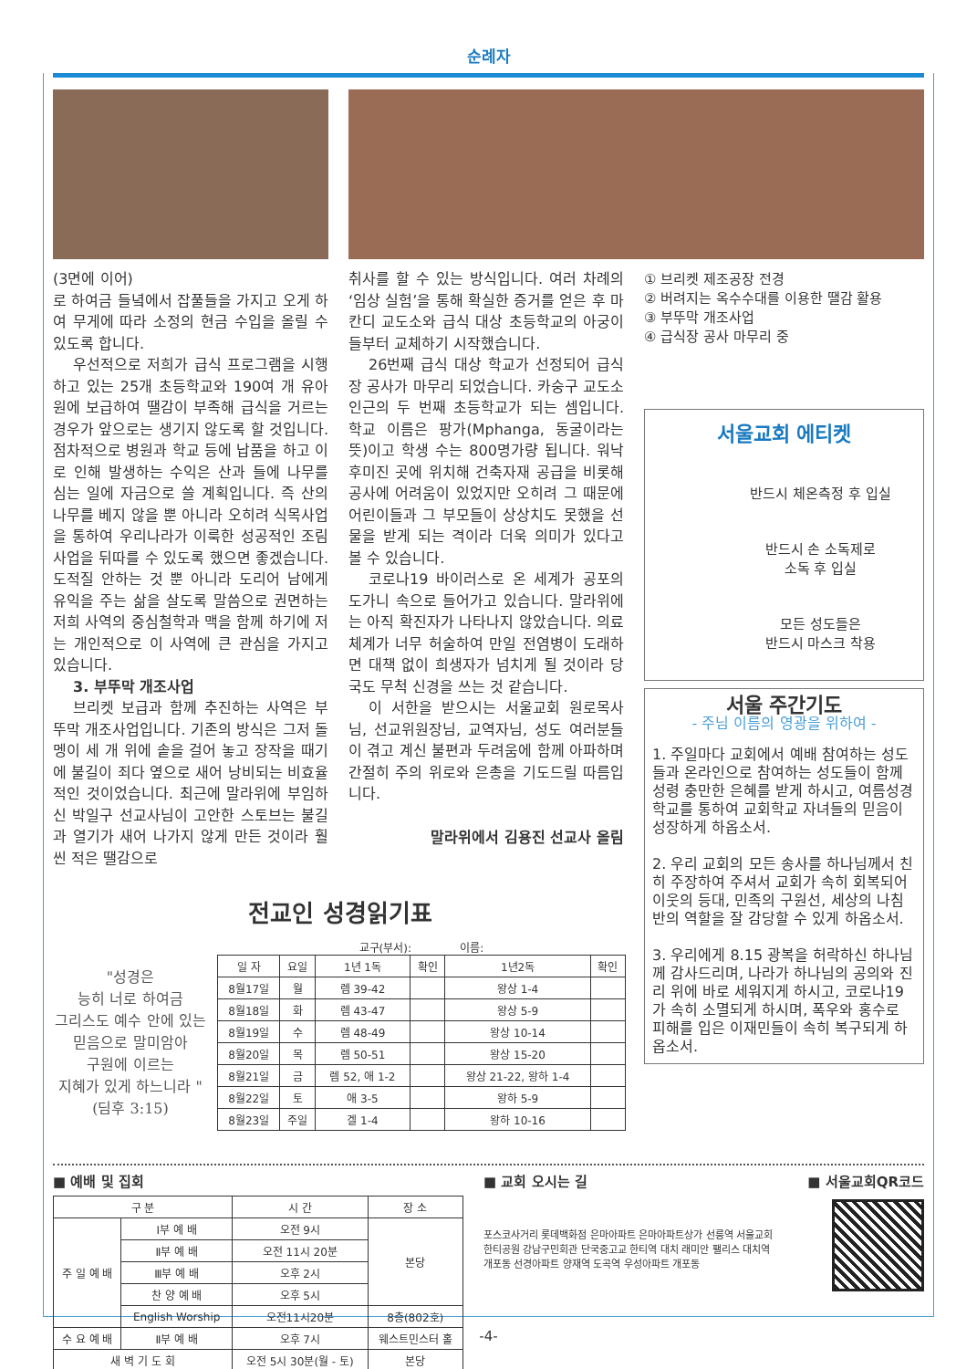순례자
(3면에 이어)
로 하여금 들녘에서 잡풀들을 가지고 오게 하여 무게에 따라 소정의 현금 수입을 올릴 수 있도록 합니다.
우선적으로 저희가 급식 프로그램을 시행하고 있는 25개 초등학교와 190여 개 유아원에 보급하여 땔감이 부족해 급식을 거르는 경우가 앞으로는 생기지 않도록 할 것입니다. 점차적으로 병원과 학교 등에 납품을 하고 이로 인해 발생하는 수익은 산과 들에 나무를 심는 일에 자금으로 쓸 계획입니다. 즉 산의 나무를 베지 않을 뿐 아니라 오히려 식목사업을 통하여 우리나라가 이룩한 성공적인 조림사업을 뒤따를 수 있도록 했으면 좋겠습니다. 도적질 안하는 것 뿐 아니라 도리어 남에게 유익을 주는 삶을 살도록 말씀으로 권면하는 저희 사역의 중심철학과 맥을 함께 하기에 저는 개인적으로 이 사역에 큰 관심을 가지고 있습니다.
3. 부뚜막 개조사업
브리켓 보급과 함께 추진하는 사역은 부뚜막 개조사업입니다. 기존의 방식은 그저 돌멩이 세 개 위에 솥을 걸어 놓고 장작을 때기에 불길이 죄다 옆으로 새어 낭비되는 비효율적인 것이었습니다. 최근에 말라위에 부임하신 박일구 선교사님이 고안한 스토브는 불길과 열기가 새어 나가지 않게 만든 것이라 훨씬 적은 땔감으로
취사를 할 수 있는 방식입니다. 여러 차례의 ‘임상 실험’을 통해 확실한 증거를 얻은 후 마칸디 교도소와 급식 대상 초등학교의 아궁이들부터 교체하기 시작했습니다.
26번째 급식 대상 학교가 선정되어 급식장 공사가 마무리 되었습니다. 카숭구 교도소 인근의 두 번째 초등학교가 되는 셈입니다. 학교 이름은 팡가(Mphanga, 동굴이라는 뜻)이고 학생 수는 800명가량 됩니다. 워낙 후미진 곳에 위치해 건축자재 공급을 비롯해 공사에 어려움이 있었지만 오히려 그 때문에 어린이들과 그 부모들이 상상치도 못했을 선물을 받게 되는 격이라 더욱 의미가 있다고 볼 수 있습니다.
코로나19 바이러스로 온 세계가 공포의 도가니 속으로 들어가고 있습니다. 말라위에는 아직 확진자가 나타나지 않았습니다. 의료체계가 너무 허술하여 만일 전염병이 도래하면 대책 없이 희생자가 넘치게 될 것이라 당국도 무척 신경을 쓰는 것 같습니다.
이 서한을 받으시는 서울교회 원로목사님, 선교위원장님, 교역자님, 성도 여러분들이 겪고 계신 불편과 두려움에 함께 아파하며 간절히 주의 위로와 은총을 기도드릴 따름입니다.
말라위에서 김용진 선교사 올림
① 브리켓 제조공장 전경
② 버려지는 옥수수대를 이용한 땔감 활용
③ 부뚜막 개조사업
④ 급식장 공사 마무리 중
서울교회 에티켓
반드시 체온측정 후 입실
반드시 손 소독제로
소독 후 입실
모든 성도들은
반드시 마스크 착용
서울 주간기도
- 주님 이름의 영광을 위하여 -
1. 주일마다 교회에서 예배 참여하는 성도들과 온라인으로 참여하는 성도들이 함께 성령 충만한 은혜를 받게 하시고, 여름성경학교를 통하여 교회학교 자녀들의 믿음이 성장하게 하옵소서.
2. 우리 교회의 모든 송사를 하나님께서 친히 주장하여 주셔서 교회가 속히 회복되어 이웃의 등대, 민족의 구원선, 세상의 나침반의 역할을 잘 감당할 수 있게 하옵소서.
3. 우리에게 8.15 광복을 허락하신 하나님께 감사드리며, 나라가 하나님의 공의와 진리 위에 바로 세워지게 하시고, 코로나19가 속히 소멸되게 하시며, 폭우와 홍수로 피해를 입은 이재민들이 속히 복구되게 하옵소서.
전교인 성경읽기표
"성경은
능히 너로 하여금
그리스도 예수 안에 있는
믿음으로 말미암아
구원에 이르는
지혜가 있게 하느니라 "
(딤후 3:15)
교구(부서): 이름:
| 일 자 | 요일 | 1년 1독 | 확인 | 1년2독 | 확인 |
| --- | --- | --- | --- | --- | --- |
| 8월17일 | 월 | 렘 39-42 | | 왕상 1-4 | |
| 8월18일 | 화 | 렘 43-47 | | 왕상 5-9 | |
| 8월19일 | 수 | 렘 48-49 | | 왕상 10-14 | |
| 8월20일 | 목 | 렘 50-51 | | 왕상 15-20 | |
| 8월21일 | 금 | 렘 52, 애 1-2 | | 왕상 21-22, 왕하 1-4 | |
| 8월22일 | 토 | 애 3-5 | | 왕하 5-9 | |
| 8월23일 | 주일 | 겔 1-4 | | 왕하 10-16 | |
■ 예배 및 집회
| 구 분 | | 시 간 | 장 소 |
| --- | --- | --- | --- |
| 주 일 예 배 | Ⅰ부 예 배 | 오전 9시 | 본당 |
| | Ⅱ부 예 배 | 오전 11시 20분 | |
| | Ⅲ부 예 배 | 오후 2시 | |
| | 찬 양 예 배 | 오후 5시 | |
| | English Worship | 오전11시20분 | 8층(802호) |
| 수 요 예 배 | Ⅱ부 예 배 | 오후 7시 | 웨스트민스터 홀 |
| 새 벽 기 도 회 | | 오전 5시 30분(월 - 토) | 본당 |
■ 교회 오시는 길
포스코사거리 롯데백화점 은마아파트 은마아파트상가 선릉역 서울교회 한티공원 강남구민회관 단국중고교 한티역 대치 래미안 팰리스 대치역 개포동 선경아파트 양재역 도곡역 우성아파트 개포동
■ 서울교회QR코드
-4-